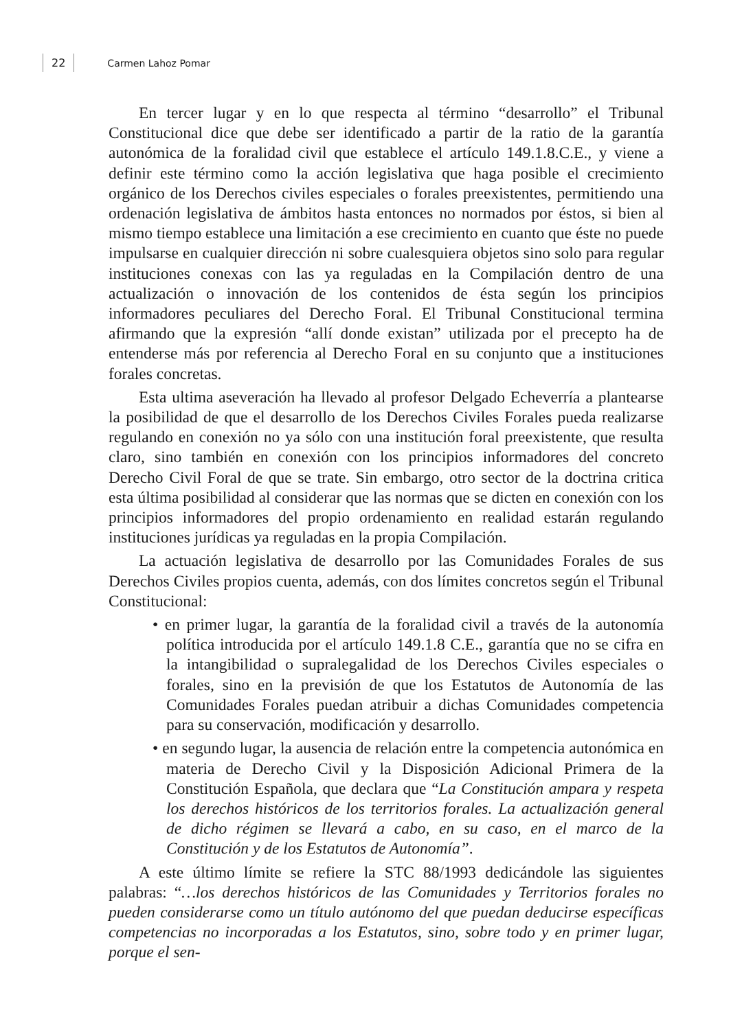22 Carmen Lahoz Pomar
En tercer lugar y en lo que respecta al término “desarrollo” el Tribunal Constitucional dice que debe ser identificado a partir de la ratio de la garantía autonómica de la foralidad civil que establece el artículo 149.1.8.C.E., y viene a definir este término como la acción legislativa que haga posible el crecimiento orgánico de los Derechos civiles especiales o forales preexistentes, permitiendo una ordenación legislativa de ámbitos hasta entonces no normados por éstos, si bien al mismo tiempo establece una limitación a ese crecimiento en cuanto que éste no puede impulsarse en cualquier dirección ni sobre cualesquiera objetos sino solo para regular instituciones conexas con las ya reguladas en la Compilación dentro de una actualización o innovación de los contenidos de ésta según los principios informadores peculiares del Derecho Foral. El Tribunal Constitucional termina afirmando que la expresión “allí donde existan” utilizada por el precepto ha de entenderse más por referencia al Derecho Foral en su conjunto que a instituciones forales concretas.
Esta ultima aseveración ha llevado al profesor Delgado Echeverría a plantearse la posibilidad de que el desarrollo de los Derechos Civiles Forales pueda realizarse regulando en conexión no ya sólo con una institución foral preexistente, que resulta claro, sino también en conexión con los principios informadores del concreto Derecho Civil Foral de que se trate. Sin embargo, otro sector de la doctrina critica esta última posibilidad al considerar que las normas que se dicten en conexión con los principios informadores del propio ordenamiento en realidad estarán regulando instituciones jurídicas ya reguladas en la propia Compilación.
La actuación legislativa de desarrollo por las Comunidades Forales de sus Derechos Civiles propios cuenta, además, con dos límites concretos según el Tribunal Constitucional:
• en primer lugar, la garantía de la foralidad civil a través de la autonomía política introducida por el artículo 149.1.8 C.E., garantía que no se cifra en la intangibilidad o supralegalidad de los Derechos Civiles especiales o forales, sino en la previsión de que los Estatutos de Autonomía de las Comunidades Forales puedan atribuir a dichas Comunidades competencia para su conservación, modificación y desarrollo.
• en segundo lugar, la ausencia de relación entre la competencia autonómica en materia de Derecho Civil y la Disposición Adicional Primera de la Constitución Española, que declara que “La Constitución ampara y respeta los derechos históricos de los territorios forales. La actualización general de dicho régimen se llevará a cabo, en su caso, en el marco de la Constitución y de los Estatutos de Autonomía”.
A este último límite se refiere la STC 88/1993 dedicándole las siguientes palabras: “…los derechos históricos de las Comunidades y Territorios forales no pueden considerarse como un título autónomo del que puedan deducirse específicas competencias no incorporadas a los Estatutos, sino, sobre todo y en primer lugar, porque el sen-